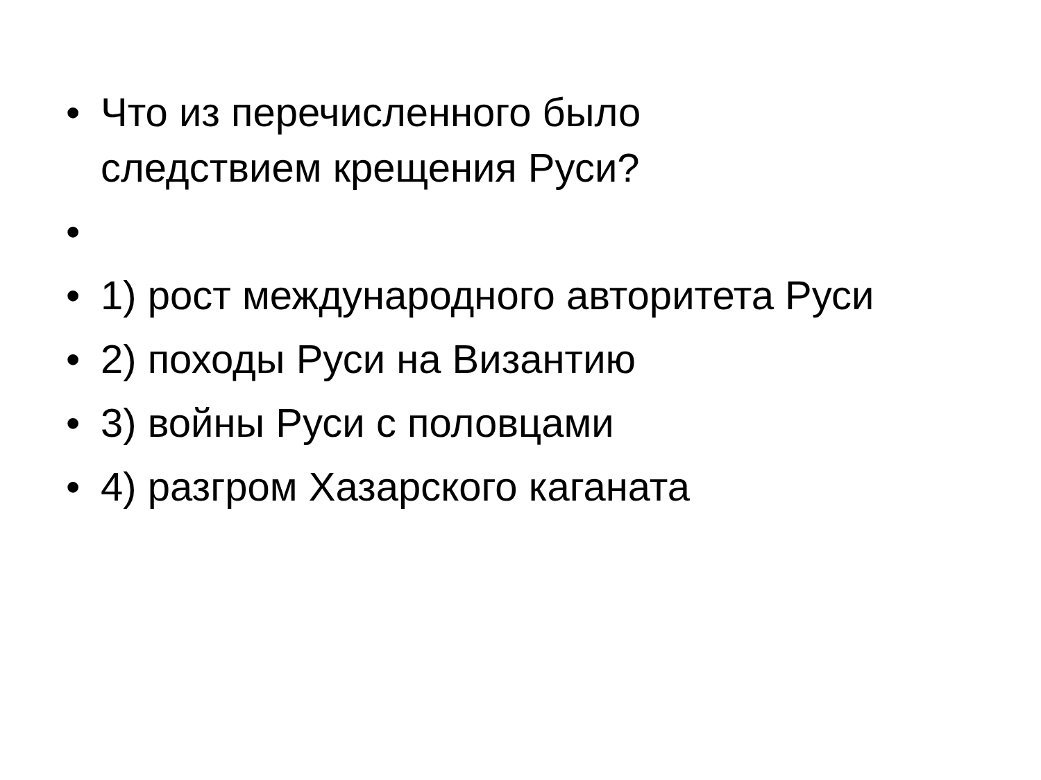• Что из перечисленного было
следствием крещения Руси?
•
• 1) рост международного авторитета Руси
• 2) походы Руси на Византию
• 3) войны Руси с половцами
• 4) разгром Хазарского каганата